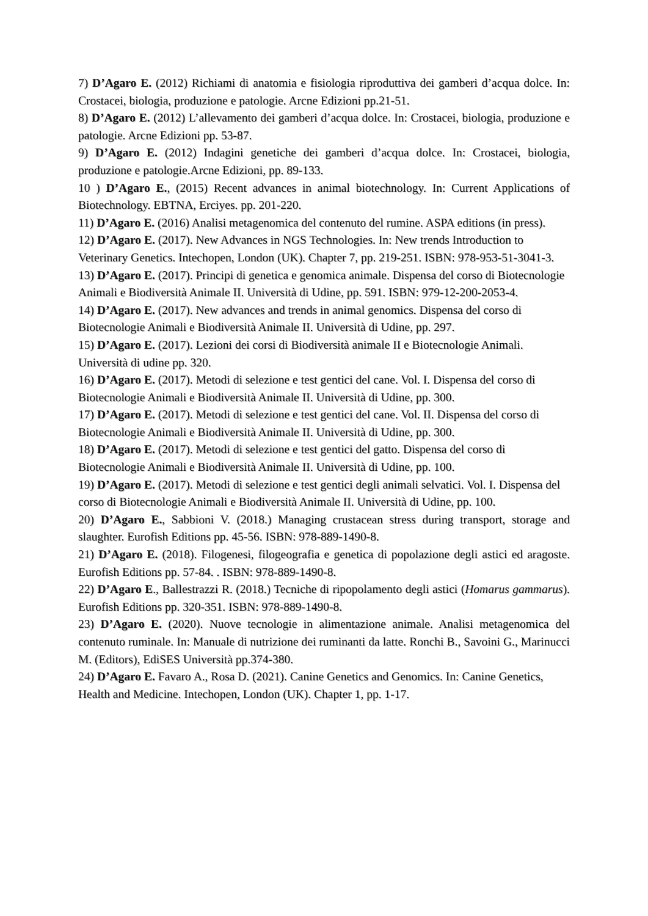7) D’Agaro E. (2012) Richiami di anatomia e fisiologia riproduttiva dei gamberi d’acqua dolce. In: Crostacei, biologia, produzione e patologie. Arcne Edizioni pp.21-51.
8) D’Agaro E. (2012) L’allevamento dei gamberi d’acqua dolce. In: Crostacei, biologia, produzione e patologie. Arcne Edizioni pp. 53-87.
9) D’Agaro E. (2012) Indagini genetiche dei gamberi d’acqua dolce. In: Crostacei, biologia, produzione e patologie.Arcne Edizioni, pp. 89-133.
10 ) D’Agaro E., (2015) Recent advances in animal biotechnology. In: Current Applications of Biotechnology. EBTNA, Erciyes. pp. 201-220.
11) D’Agaro E. (2016) Analisi metagenomica del contenuto del rumine. ASPA editions (in press).
12) D’Agaro E. (2017). New Advances in NGS Technologies. In: New trends Introduction to Veterinary Genetics. Intechopen, London (UK). Chapter 7, pp. 219-251. ISBN: 978-953-51-3041-3.
13) D’Agaro E. (2017). Principi di genetica e genomica animale. Dispensa del corso di Biotecnologie Animali e Biodiversità Animale II. Università di Udine, pp. 591. ISBN: 979-12-200-2053-4.
14) D’Agaro E. (2017). New advances and trends in animal genomics. Dispensa del corso di Biotecnologie Animali e Biodiversità Animale II. Università di Udine, pp. 297.
15) D’Agaro E. (2017). Lezioni dei corsi di Biodiversità animale II e Biotecnologie Animali. Università di udine pp. 320.
16) D’Agaro E. (2017). Metodi di selezione e test gentici del cane. Vol. I. Dispensa del corso di Biotecnologie Animali e Biodiversità Animale II. Università di Udine, pp. 300.
17) D’Agaro E. (2017). Metodi di selezione e test gentici del cane. Vol. II. Dispensa del corso di Biotecnologie Animali e Biodiversità Animale II. Università di Udine, pp. 300.
18) D’Agaro E. (2017). Metodi di selezione e test gentici del gatto. Dispensa del corso di Biotecnologie Animali e Biodiversità Animale II. Università di Udine, pp. 100.
19) D’Agaro E. (2017). Metodi di selezione e test gentici degli animali selvatici. Vol. I. Dispensa del corso di Biotecnologie Animali e Biodiversità Animale II. Università di Udine, pp. 100.
20) D’Agaro E., Sabbioni V. (2018.) Managing crustacean stress during transport, storage and slaughter. Eurofish Editions pp. 45-56. ISBN: 978-889-1490-8.
21) D’Agaro E. (2018). Filogenesi, filogeografia e genetica di popolazione degli astici ed aragoste. Eurofish Editions pp. 57-84. . ISBN: 978-889-1490-8.
22) D’Agaro E., Ballestrazzi R. (2018.) Tecniche di ripopolamento degli astici (Homarus gammarus). Eurofish Editions pp. 320-351. ISBN: 978-889-1490-8.
23) D’Agaro E. (2020). Nuove tecnologie in alimentazione animale. Analisi metagenomica del contenuto ruminale. In: Manuale di nutrizione dei ruminanti da latte. Ronchi B., Savoini G., Marinucci M. (Editors), EdiSES Università pp.374-380.
24) D’Agaro E. Favaro A., Rosa D. (2021). Canine Genetics and Genomics. In: Canine Genetics, Health and Medicine. Intechopen, London (UK). Chapter 1, pp. 1-17.